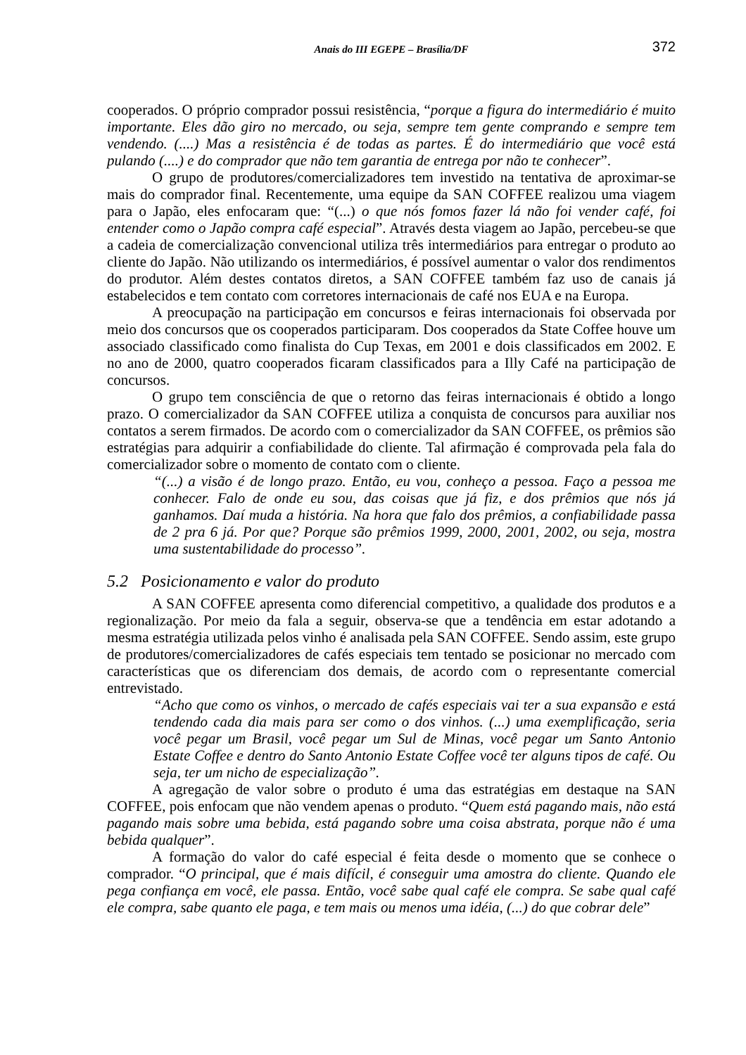Anais do III EGEPE – Brasília/DF 372
cooperados. O próprio comprador possui resistência, “porque a figura do intermediário é muito importante. Eles dão giro no mercado, ou seja, sempre tem gente comprando e sempre tem vendendo. (....) Mas a resistência é de todas as partes. É do intermediário que você está pulando (....) e do comprador que não tem garantia de entrega por não te conhecer”.
O grupo de produtores/comercializadores tem investido na tentativa de aproximar-se mais do comprador final. Recentemente, uma equipe da SAN COFFEE realizou uma viagem para o Japão, eles enfocaram que: “(...) o que nós fomos fazer lá não foi vender café, foi entender como o Japão compra café especial”. Através desta viagem ao Japão, percebeu-se que a cadeia de comercialização convencional utiliza três intermediários para entregar o produto ao cliente do Japão. Não utilizando os intermediários, é possível aumentar o valor dos rendimentos do produtor. Além destes contatos diretos, a SAN COFFEE também faz uso de canais já estabelecidos e tem contato com corretores internacionais de café nos EUA e na Europa.
A preocupação na participação em concursos e feiras internacionais foi observada por meio dos concursos que os cooperados participaram. Dos cooperados da State Coffee houve um associado classificado como finalista do Cup Texas, em 2001 e dois classificados em 2002. E no ano de 2000, quatro cooperados ficaram classificados para a Illy Café na participação de concursos.
O grupo tem consciência de que o retorno das feiras internacionais é obtido a longo prazo. O comercializador da SAN COFFEE utiliza a conquista de concursos para auxiliar nos contatos a serem firmados. De acordo com o comercializador da SAN COFFEE, os prêmios são estratégias para adquirir a confiabilidade do cliente. Tal afirmação é comprovada pela fala do comercializador sobre o momento de contato com o cliente.
“(...) a visão é de longo prazo. Então, eu vou, conheço a pessoa. Faço a pessoa me conhecer. Falo de onde eu sou, das coisas que já fiz, e dos prêmios que nós já ganhamos. Daí muda a história. Na hora que falo dos prêmios, a confiabilidade passa de 2 pra 6 já. Por que? Porque são prêmios 1999, 2000, 2001, 2002, ou seja, mostra uma sustentabilidade do processo”.
5.2 Posicionamento e valor do produto
A SAN COFFEE apresenta como diferencial competitivo, a qualidade dos produtos e a regionalização. Por meio da fala a seguir, observa-se que a tendência em estar adotando a mesma estratégia utilizada pelos vinho é analisada pela SAN COFFEE. Sendo assim, este grupo de produtores/comercializadores de cafés especiais tem tentado se posicionar no mercado com características que os diferenciam dos demais, de acordo com o representante comercial entrevistado.
“Acho que como os vinhos, o mercado de cafés especiais vai ter a sua expansão e está tendendo cada dia mais para ser como o dos vinhos. (...) uma exemplificação, seria você pegar um Brasil, você pegar um Sul de Minas, você pegar um Santo Antonio Estate Coffee e dentro do Santo Antonio Estate Coffee você ter alguns tipos de café. Ou seja, ter um nicho de especialização”.
A agregação de valor sobre o produto é uma das estratégias em destaque na SAN COFFEE, pois enfocam que não vendem apenas o produto. “Quem está pagando mais, não está pagando mais sobre uma bebida, está pagando sobre uma coisa abstrata, porque não é uma bebida qualquer”.
A formação do valor do café especial é feita desde o momento que se conhece o comprador. “O principal, que é mais difícil, é conseguir uma amostra do cliente. Quando ele pega confiança em você, ele passa. Então, você sabe qual café ele compra. Se sabe qual café ele compra, sabe quanto ele paga, e tem mais ou menos uma idéia, (...) do que cobrar dele”